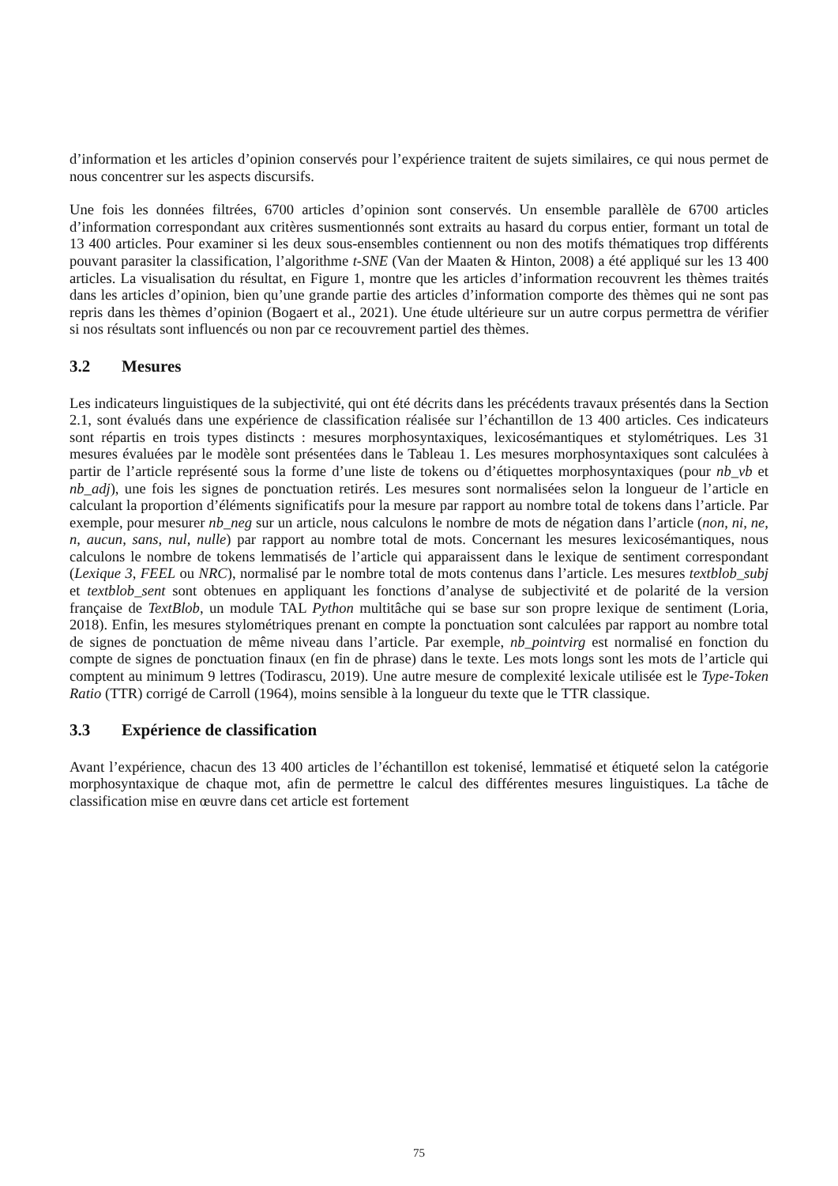d’information et les articles d’opinion conservés pour l’expérience traitent de sujets similaires, ce qui nous permet de nous concentrer sur les aspects discursifs.
Une fois les données filtrées, 6700 articles d’opinion sont conservés. Un ensemble parallèle de 6700 articles d’information correspondant aux critères susmentionnés sont extraits au hasard du corpus entier, formant un total de 13 400 articles. Pour examiner si les deux sous-ensembles contiennent ou non des motifs thématiques trop différents pouvant parasiter la classification, l’algorithme t-SNE (Van der Maaten & Hinton, 2008) a été appliqué sur les 13 400 articles. La visualisation du résultat, en Figure 1, montre que les articles d’information recouvrent les thèmes traités dans les articles d’opinion, bien qu’une grande partie des articles d’information comporte des thèmes qui ne sont pas repris dans les thèmes d’opinion (Bogaert et al., 2021). Une étude ultérieure sur un autre corpus permettra de vérifier si nos résultats sont influencés ou non par ce recouvrement partiel des thèmes.
3.2 Mesures
Les indicateurs linguistiques de la subjectivité, qui ont été décrits dans les précédents travaux présentés dans la Section 2.1, sont évalués dans une expérience de classification réalisée sur l’échantillon de 13 400 articles. Ces indicateurs sont répartis en trois types distincts : mesures morphosyntaxiques, lexicosémantiques et stylométriques. Les 31 mesures évaluées par le modèle sont présentées dans le Tableau 1. Les mesures morphosyntaxiques sont calculées à partir de l’article représenté sous la forme d’une liste de tokens ou d’étiquettes morphosyntaxiques (pour nb_vb et nb_adj), une fois les signes de ponctuation retirés. Les mesures sont normalisées selon la longueur de l’article en calculant la proportion d’éléments significatifs pour la mesure par rapport au nombre total de tokens dans l’article. Par exemple, pour mesurer nb_neg sur un article, nous calculons le nombre de mots de négation dans l’article (non, ni, ne, n, aucun, sans, nul, nulle) par rapport au nombre total de mots. Concernant les mesures lexicosémantiques, nous calculons le nombre de tokens lemmatisés de l’article qui apparaissent dans le lexique de sentiment correspondant (Lexique 3, FEEL ou NRC), normalisé par le nombre total de mots contenus dans l’article. Les mesures textblob_subj et textblob_sent sont obtenues en appliquant les fonctions d’analyse de subjectivité et de polarité de la version française de TextBlob, un module TAL Python multitâche qui se base sur son propre lexique de sentiment (Loria, 2018). Enfin, les mesures stylométriques prenant en compte la ponctuation sont calculées par rapport au nombre total de signes de ponctuation de même niveau dans l’article. Par exemple, nb_pointvirg est normalisé en fonction du compte de signes de ponctuation finaux (en fin de phrase) dans le texte. Les mots longs sont les mots de l’article qui comptent au minimum 9 lettres (Todirascu, 2019). Une autre mesure de complexité lexicale utilisée est le Type-Token Ratio (TTR) corrigé de Carroll (1964), moins sensible à la longueur du texte que le TTR classique.
3.3 Expérience de classification
Avant l’expérience, chacun des 13 400 articles de l’échantillon est tokenisé, lemmatisé et étiqueté selon la catégorie morphosyntaxique de chaque mot, afin de permettre le calcul des différentes mesures linguistiques. La tâche de classification mise en œuvre dans cet article est fortement
75